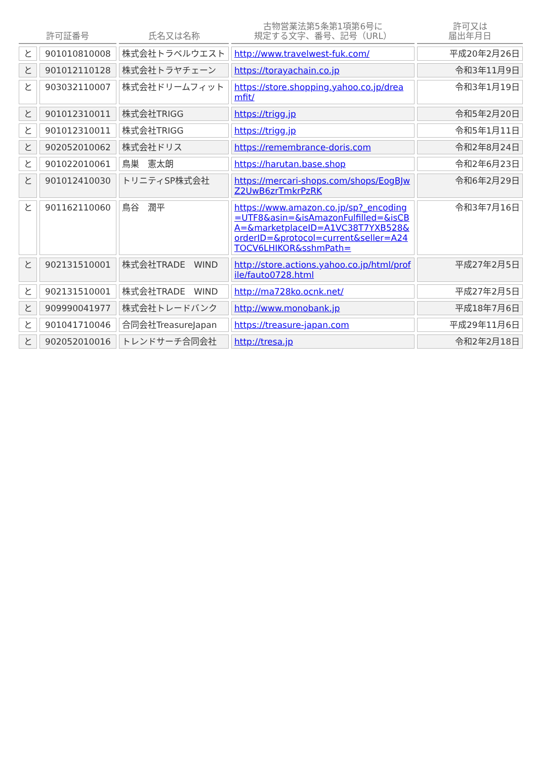| 許可証番号 | | 氏名又は名称 | 古物営業法第5条第1項第6号に 規定する文字、番号、記号（URL） | 許可又は 届出年月日 |
| --- | --- | --- | --- | --- |
| と | 901010810008 | 株式会社トラベルウエスト | http://www.travelwest-fuk.com/ | 平成20年2月26日 |
| と | 901012110128 | 株式会社トラヤチェーン | https://torayachain.co.jp | 令和3年11月9日 |
| と | 903032110007 | 株式会社ドリームフィット | https://store.shopping.yahoo.co.jp/dreamfit/ | 令和3年1月19日 |
| と | 901012310011 | 株式会社TRIGG | https://trigg.jp | 令和5年2月20日 |
| と | 901012310011 | 株式会社TRIGG | https://trigg.jp | 令和5年1月11日 |
| と | 902052010062 | 株式会社ドリス | https://remembrance-doris.com | 令和2年8月24日 |
| と | 901022010061 | 鳥巣 憲太朗 | https://harutan.base.shop | 令和2年6月23日 |
| と | 901012410030 | トリニティSP株式会社 | https://mercari-shops.com/shops/EogBJwZ2UwB6zrTmkrPzRK | 令和6年2月29日 |
| と | 901162110060 | 鳥谷 潤平 | https://www.amazon.co.jp/sp?_encoding=UTF8&asin=&isAmazonFulfilled=&isCBA=&marketplaceID=A1VC38T7YXB528&orderID=&protocol=current&seller=A24TOCV6LHIKOR&sshmPath= | 令和3年7月16日 |
| と | 902131510001 | 株式会社TRADE WIND | http://store.actions.yahoo.co.jp/html/profile/fauto0728.html | 平成27年2月5日 |
| と | 902131510001 | 株式会社TRADE WIND | http://ma728ko.ocnk.net/ | 平成27年2月5日 |
| と | 909990041977 | 株式会社トレードバンク | http://www.monobank.jp | 平成18年7月6日 |
| と | 901041710046 | 合同会社TreasureJapan | https://treasure-japan.com | 平成29年11月6日 |
| と | 902052010016 | トレンドサーチ合同会社 | http://tresa.jp | 令和2年2月18日 |